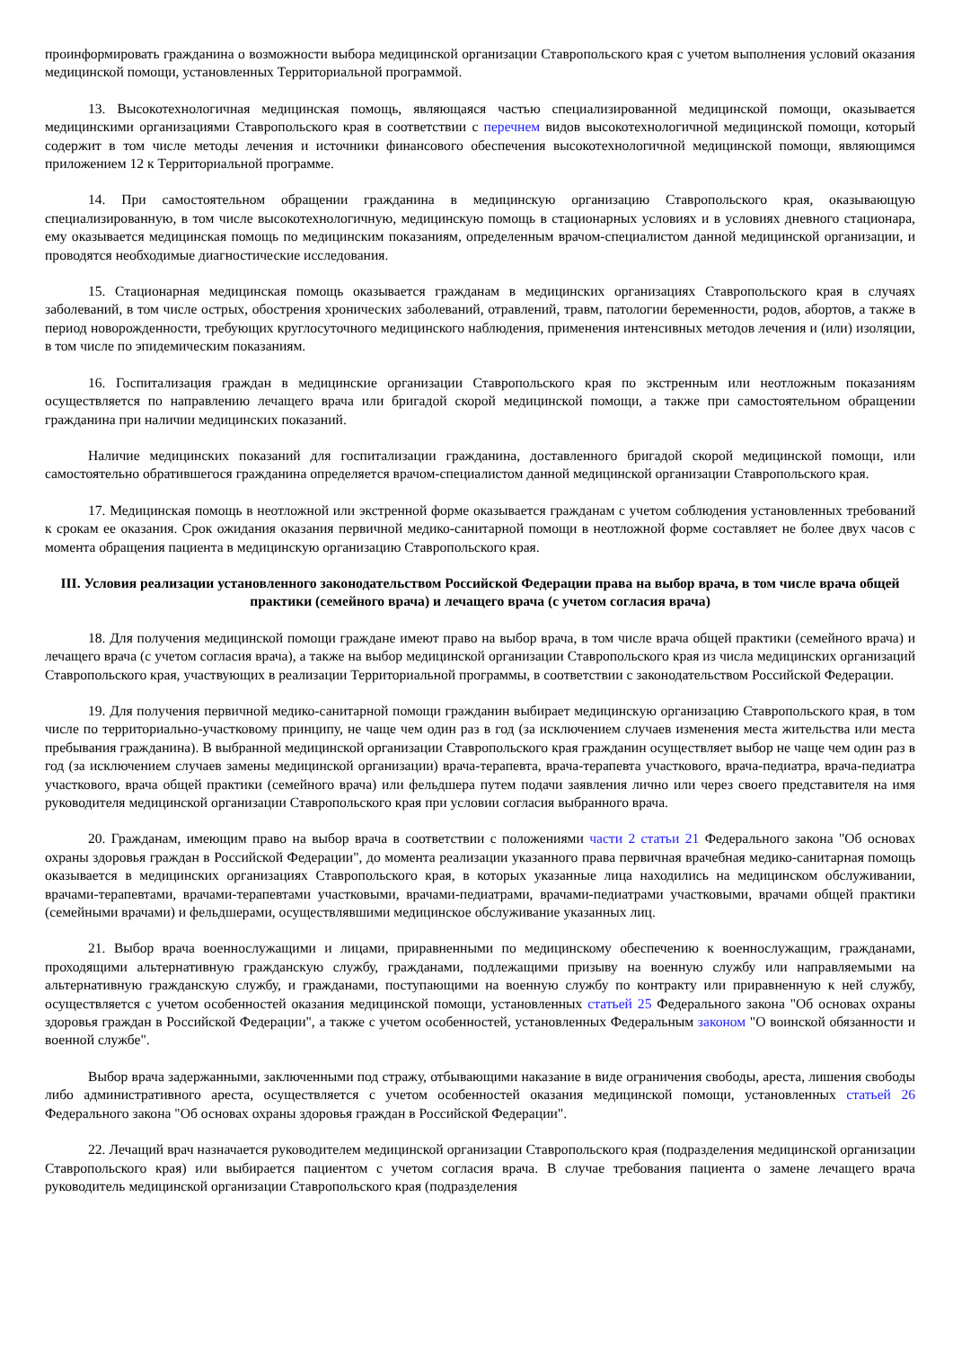проинформировать гражданина о возможности выбора медицинской организации Ставропольского края с учетом выполнения условий оказания медицинской помощи, установленных Территориальной программой.
13. Высокотехнологичная медицинская помощь, являющаяся частью специализированной медицинской помощи, оказывается медицинскими организациями Ставропольского края в соответствии с перечнем видов высокотехнологичной медицинской помощи, который содержит в том числе методы лечения и источники финансового обеспечения высокотехнологичной медицинской помощи, являющимся приложением 12 к Территориальной программе.
14. При самостоятельном обращении гражданина в медицинскую организацию Ставропольского края, оказывающую специализированную, в том числе высокотехнологичную, медицинскую помощь в стационарных условиях и в условиях дневного стационара, ему оказывается медицинская помощь по медицинским показаниям, определенным врачом-специалистом данной медицинской организации, и проводятся необходимые диагностические исследования.
15. Стационарная медицинская помощь оказывается гражданам в медицинских организациях Ставропольского края в случаях заболеваний, в том числе острых, обострения хронических заболеваний, отравлений, травм, патологии беременности, родов, абортов, а также в период новорожденности, требующих круглосуточного медицинского наблюдения, применения интенсивных методов лечения и (или) изоляции, в том числе по эпидемическим показаниям.
16. Госпитализация граждан в медицинские организации Ставропольского края по экстренным или неотложным показаниям осуществляется по направлению лечащего врача или бригадой скорой медицинской помощи, а также при самостоятельном обращении гражданина при наличии медицинских показаний.
Наличие медицинских показаний для госпитализации гражданина, доставленного бригадой скорой медицинской помощи, или самостоятельно обратившегося гражданина определяется врачом-специалистом данной медицинской организации Ставропольского края.
17. Медицинская помощь в неотложной или экстренной форме оказывается гражданам с учетом соблюдения установленных требований к срокам ее оказания. Срок ожидания оказания первичной медико-санитарной помощи в неотложной форме составляет не более двух часов с момента обращения пациента в медицинскую организацию Ставропольского края.
III. Условия реализации установленного законодательством Российской Федерации права на выбор врача, в том числе врача общей практики (семейного врача) и лечащего врача (с учетом согласия врача)
18. Для получения медицинской помощи граждане имеют право на выбор врача, в том числе врача общей практики (семейного врача) и лечащего врача (с учетом согласия врача), а также на выбор медицинской организации Ставропольского края из числа медицинских организаций Ставропольского края, участвующих в реализации Территориальной программы, в соответствии с законодательством Российской Федерации.
19. Для получения первичной медико-санитарной помощи гражданин выбирает медицинскую организацию Ставропольского края, в том числе по территориально-участковому принципу, не чаще чем один раз в год (за исключением случаев изменения места жительства или места пребывания гражданина). В выбранной медицинской организации Ставропольского края гражданин осуществляет выбор не чаще чем один раз в год (за исключением случаев замены медицинской организации) врача-терапевта, врача-терапевта участкового, врача-педиатра, врача-педиатра участкового, врача общей практики (семейного врача) или фельдшера путем подачи заявления лично или через своего представителя на имя руководителя медицинской организации Ставропольского края при условии согласия выбранного врача.
20. Гражданам, имеющим право на выбор врача в соответствии с положениями части 2 статьи 21 Федерального закона "Об основах охраны здоровья граждан в Российской Федерации", до момента реализации указанного права первичная врачебная медико-санитарная помощь оказывается в медицинских организациях Ставропольского края, в которых указанные лица находились на медицинском обслуживании, врачами-терапевтами, врачами-терапевтами участковыми, врачами-педиатрами, врачами-педиатрами участковыми, врачами общей практики (семейными врачами) и фельдшерами, осуществлявшими медицинское обслуживание указанных лиц.
21. Выбор врача военнослужащими и лицами, приравненными по медицинскому обеспечению к военнослужащим, гражданами, проходящими альтернативную гражданскую службу, гражданами, подлежащими призыву на военную службу или направляемыми на альтернативную гражданскую службу, и гражданами, поступающими на военную службу по контракту или приравненную к ней службу, осуществляется с учетом особенностей оказания медицинской помощи, установленных статьей 25 Федерального закона "Об основах охраны здоровья граждан в Российской Федерации", а также с учетом особенностей, установленных Федеральным законом "О воинской обязанности и военной службе".
Выбор врача задержанными, заключенными под стражу, отбывающими наказание в виде ограничения свободы, ареста, лишения свободы либо административного ареста, осуществляется с учетом особенностей оказания медицинской помощи, установленных статьей 26 Федерального закона "Об основах охраны здоровья граждан в Российской Федерации".
22. Лечащий врач назначается руководителем медицинской организации Ставропольского края (подразделения медицинской организации Ставропольского края) или выбирается пациентом с учетом согласия врача. В случае требования пациента о замене лечащего врача руководитель медицинской организации Ставропольского края (подразделения